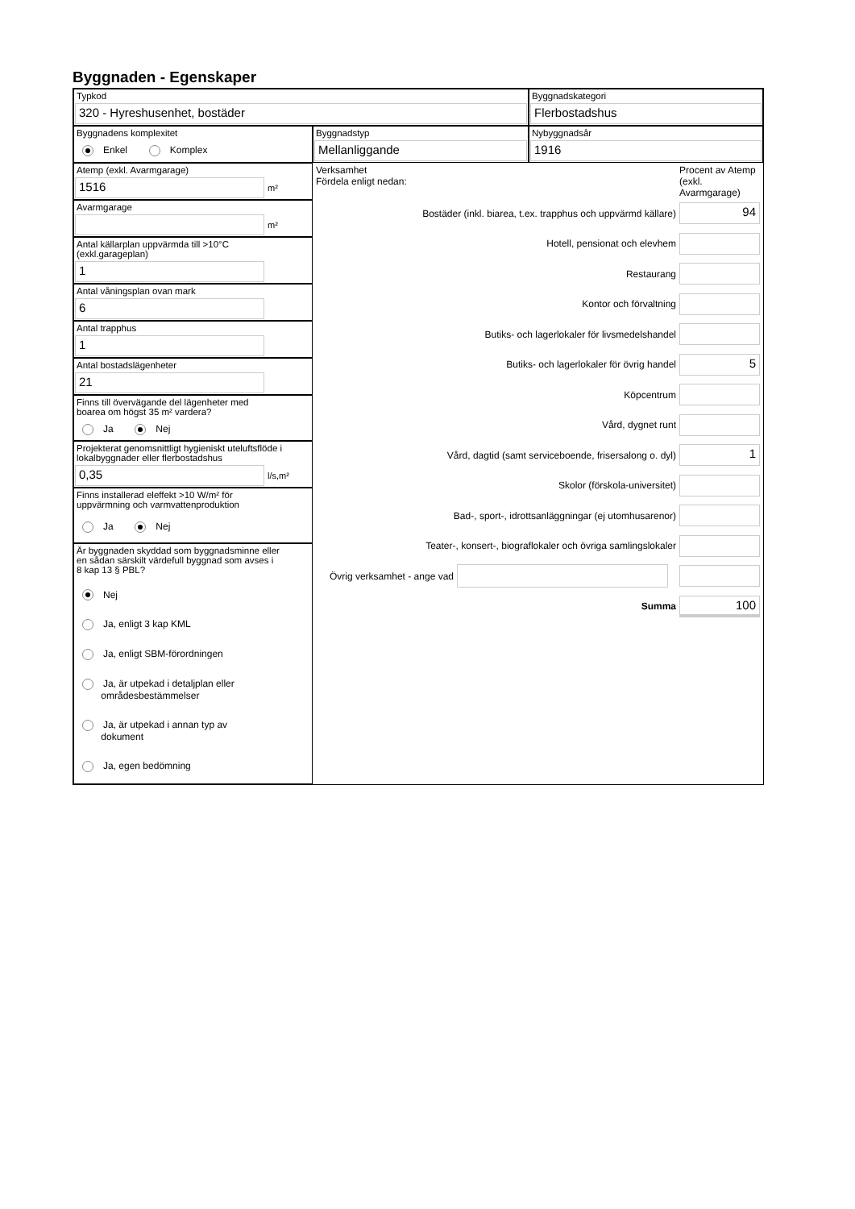Byggnaden - Egenskaper
Typkod
320 - Hyreshusenhet, bostäder
Byggnadskategori
Flerbostadshus
Byggnadens komplexitet
Enkel Komplex
Byggnadstyp
Mellanliggande
Nybyggnadsår
1916
Atemp (exkl. Avarmgarage)
1516
m²
Avarmgarage
m²
Antal källarplan uppvärmda till >10°C
(exkl.garageplan)
1
Antal våningsplan ovan mark
6
Antal trapphus
1
Antal bostadslägenheter
21
Finns till övervägande del lägenheter med
boarea om högst 35 m² vardera?
Ja Nej
Projekterat genomsnittligt hygieniskt uteluftsflöde i
lokalbyggnader eller flerbostadshus
0,35
l/s,m²
Finns installerad eleffekt >10 W/m² för
uppvärmning och varmvattenproduktion
Ja Nej
Är byggnaden skyddad som byggnadsminne eller
en sådan särskilt värdefull byggnad som avses i
8 kap 13 § PBL?
Nej
Ja, enligt 3 kap KML
Ja, enligt SBM-förordningen
Ja, är utpekad i detaljplan eller
områdesbestämmelser
Ja, är utpekad i annan typ av
dokument
Ja, egen bedömning
Verksamhet
Fördela enligt nedan:
Procent av Atemp (exkl. Avarmgarage)
Bostäder (inkl. biarea, t.ex. trapphus och uppvärmd källare)
94
Hotell, pensionat och elevhem
Restaurang
Kontor och förvaltning
Butiks- och lagerlokaler för livsmedelshandel
Butiks- och lagerlokaler för övrig handel
5
Köpcentrum
Vård, dygnet runt
Vård, dagtid (samt serviceboende, frisersalong o. dyl)
1
Skolor (förskola-universitet)
Bad-, sport-, idrottsanläggningar (ej utomhusarenor)
Teater-, konsert-, biograflokaler och övriga samlingslokaler
Övrig verksamhet - ange vad
Summa
100